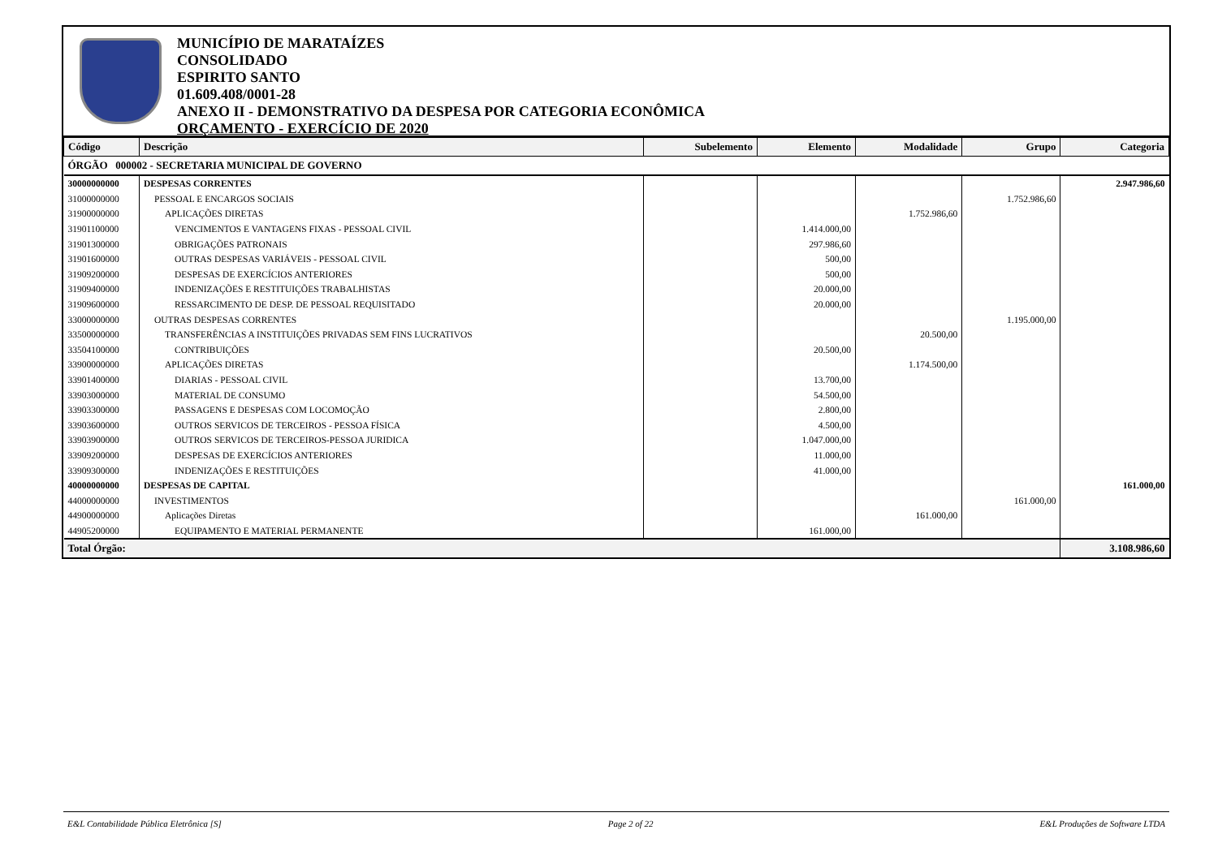MUNICÍPIO DE MARATAÍZES
CONSOLIDADO
ESPIRITO SANTO
01.609.408/0001-28
ANEXO II - DEMONSTRATIVO DA DESPESA POR CATEGORIA ECONÔMICA
ORÇAMENTO - EXERCÍCIO DE 2020
| Código | Descrição | Subelemento | Elemento | Modalidade | Grupo | Categoria |
| --- | --- | --- | --- | --- | --- | --- |
| ÓRGÃO 000002 - SECRETARIA MUNICIPAL DE GOVERNO | | | | | | |
| 30000000000 | DESPESAS CORRENTES | | | | | 2.947.986,60 |
| 31000000000 | PESSOAL E ENCARGOS SOCIAIS | | | | 1.752.986,60 | |
| 31900000000 | APLICAÇÕES DIRETAS | | | 1.752.986,60 | | |
| 31901100000 | VENCIMENTOS E VANTAGENS FIXAS - PESSOAL CIVIL | | 1.414.000,00 | | | |
| 31901300000 | OBRIGAÇÕES PATRONAIS | | 297.986,60 | | | |
| 31901600000 | OUTRAS DESPESAS VARIÁVEIS - PESSOAL CIVIL | | 500,00 | | | |
| 31909200000 | DESPESAS DE EXERCÍCIOS ANTERIORES | | 500,00 | | | |
| 31909400000 | INDENIZAÇÕES E RESTITUIÇÕES TRABALHISTAS | | 20.000,00 | | | |
| 31909600000 | RESSARCIMENTO DE DESP. DE PESSOAL REQUISITADO | | 20.000,00 | | | |
| 33000000000 | OUTRAS DESPESAS CORRENTES | | | | 1.195.000,00 | |
| 33500000000 | TRANSFERÊNCIAS A INSTITUIÇÕES PRIVADAS SEM FINS LUCRATIVOS | | | 20.500,00 | | |
| 33504100000 | CONTRIBUIÇÕES | | 20.500,00 | | | |
| 33900000000 | APLICAÇÕES DIRETAS | | | 1.174.500,00 | | |
| 33901400000 | DIARIAS - PESSOAL CIVIL | | 13.700,00 | | | |
| 33903000000 | MATERIAL DE CONSUMO | | 54.500,00 | | | |
| 33903300000 | PASSAGENS E DESPESAS COM LOCOMOÇÃO | | 2.800,00 | | | |
| 33903600000 | OUTROS SERVICOS DE TERCEIROS - PESSOA FÍSICA | | 4.500,00 | | | |
| 33903900000 | OUTROS SERVICOS DE TERCEIROS-PESSOA JURIDICA | | 1.047.000,00 | | | |
| 33909200000 | DESPESAS DE EXERCÍCIOS ANTERIORES | | 11.000,00 | | | |
| 33909300000 | INDENIZAÇÕES E RESTITUIÇÕES | | 41.000,00 | | | |
| 40000000000 | DESPESAS DE CAPITAL | | | | | 161.000,00 |
| 44000000000 | INVESTIMENTOS | | | | 161.000,00 | |
| 44900000000 | Aplicações Diretas | | | 161.000,00 | | |
| 44905200000 | EQUIPAMENTO E MATERIAL PERMANENTE | | 161.000,00 | | | |
| Total Órgão: | | | | | | 3.108.986,60 |
E&L Contabilidade Pública Eletrônica [S] Page 2 of 22 E&L Produções de Software LTDA